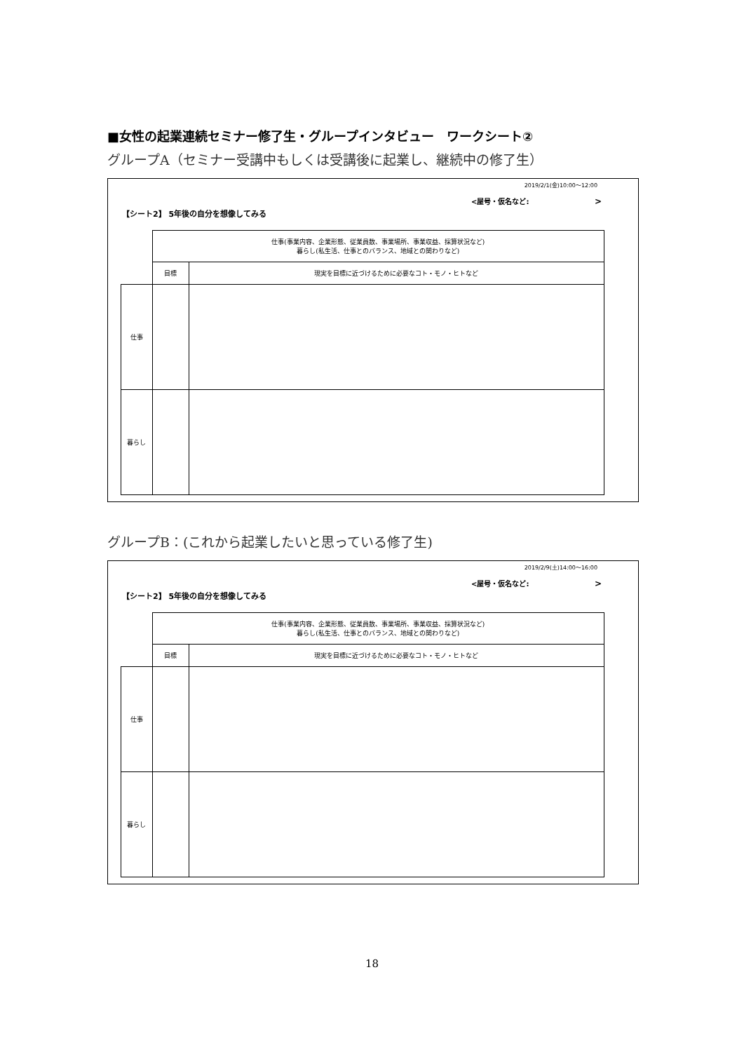■女性の起業連続セミナー修了生・グループインタビュー　ワークシート②
グループA（セミナー受講中もしくは受講後に起業し、継続中の修了生）
2019/2/1(金)10:00〜12:00
<屋号・仮名など: >
【シート2】 5年後の自分を想像してみる
| | 仕事(事業内容、企業形態、従業員数、事業場所、事業収益、採算状況など) 暮らし(私生活、仕事とのバランス、地域との関わりなど) | |
| | 目標 | 現実を目標に近づけるために必要なコト・モノ・ヒトなど |
| 仕事 | | |
| 暮らし | | |
グループB：(これから起業したいと思っている修了生)
2019/2/9(土)14:00〜16:00
<屋号・仮名など: >
【シート2】 5年後の自分を想像してみる
| | 仕事(事業内容、企業形態、従業員数、事業場所、事業収益、採算状況など) 暮らし(私生活、仕事とのバランス、地域との関わりなど) | |
| | 目標 | 現実を目標に近づけるために必要なコト・モノ・ヒトなど |
| 仕事 | | |
| 暮らし | | |
18